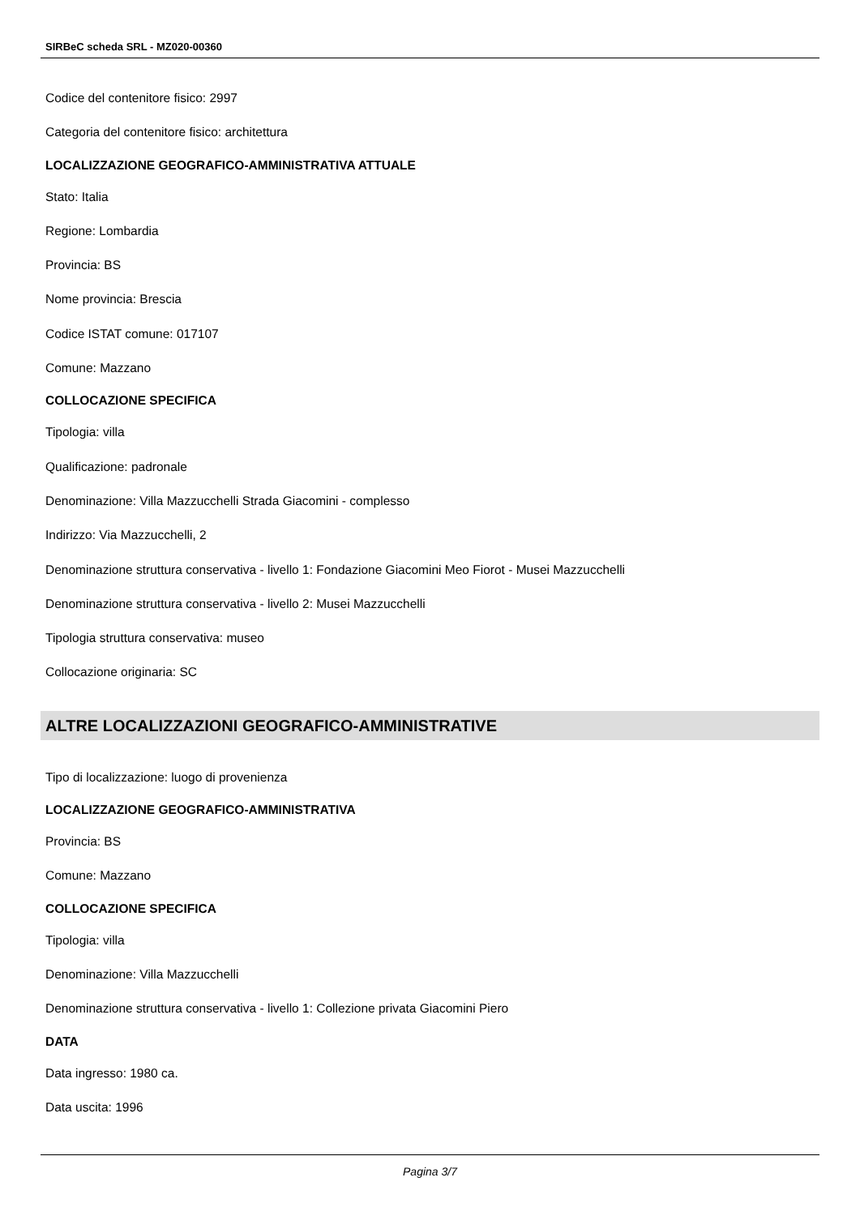SIRBeC scheda SRL - MZ020-00360
Codice del contenitore fisico: 2997
Categoria del contenitore fisico: architettura
LOCALIZZAZIONE GEOGRAFICO-AMMINISTRATIVA ATTUALE
Stato: Italia
Regione: Lombardia
Provincia: BS
Nome provincia: Brescia
Codice ISTAT comune: 017107
Comune: Mazzano
COLLOCAZIONE SPECIFICA
Tipologia: villa
Qualificazione: padronale
Denominazione: Villa Mazzucchelli Strada Giacomini - complesso
Indirizzo: Via Mazzucchelli, 2
Denominazione struttura conservativa - livello 1: Fondazione Giacomini Meo Fiorot - Musei Mazzucchelli
Denominazione struttura conservativa - livello 2: Musei Mazzucchelli
Tipologia struttura conservativa: museo
Collocazione originaria: SC
ALTRE LOCALIZZAZIONI GEOGRAFICO-AMMINISTRATIVE
Tipo di localizzazione: luogo di provenienza
LOCALIZZAZIONE GEOGRAFICO-AMMINISTRATIVA
Provincia: BS
Comune: Mazzano
COLLOCAZIONE SPECIFICA
Tipologia: villa
Denominazione: Villa Mazzucchelli
Denominazione struttura conservativa - livello 1: Collezione privata Giacomini Piero
DATA
Data ingresso: 1980 ca.
Data uscita: 1996
Pagina 3/7